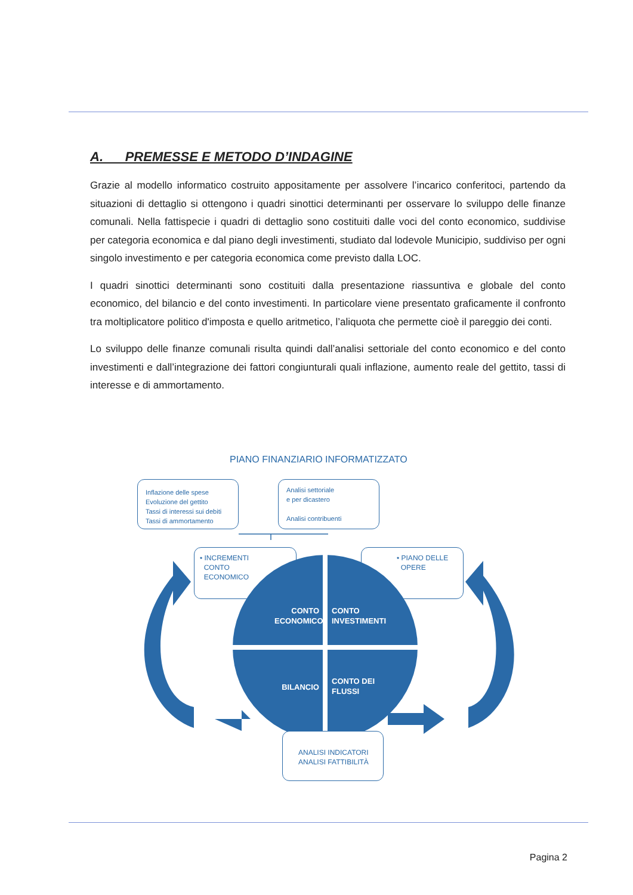A. PREMESSE E METODO D’INDAGINE
Grazie al modello informatico costruito appositamente per assolvere l’incarico conferitoci, partendo da situazioni di dettaglio si ottengono i quadri sinottici determinanti per osservare lo sviluppo delle finanze comunali. Nella fattispecie i quadri di dettaglio sono costituiti dalle voci del conto economico, suddivise per categoria economica e dal piano degli investimenti, studiato dal lodevole Municipio, suddiviso per ogni singolo investimento e per categoria economica come previsto dalla LOC.
I quadri sinottici determinanti sono costituiti dalla presentazione riassuntiva e globale del conto economico, del bilancio e del conto investimenti. In particolare viene presentato graficamente il confronto tra moltiplicatore politico d'imposta e quello aritmetico, l’aliquota che permette cioè il pareggio dei conti.
Lo sviluppo delle finanze comunali risulta quindi dall’analisi settoriale del conto economico e del conto investimenti e dall’integrazione dei fattori congiunturali quali inflazione, aumento reale del gettito, tassi di interesse e di ammortamento.
PIANO FINANZIARIO INFORMATIZZATO
Inflazione delle spese
Evoluzione del gettito
Tassi di interessi sui debiti
Tassi di ammortamento
Analisi settoriale
e per dicastero
Analisi contribuenti
• INCREMENTI
CONTO
ECONOMICO
• PIANO DELLE
OPERE
CONTO
ECONOMICO
CONTO
INVESTIMENTI
BILANCIO
CONTO DEI
FLUSSI
ANALISI INDICATORI
ANALISI FATTIBILITÀ
Pagina 2